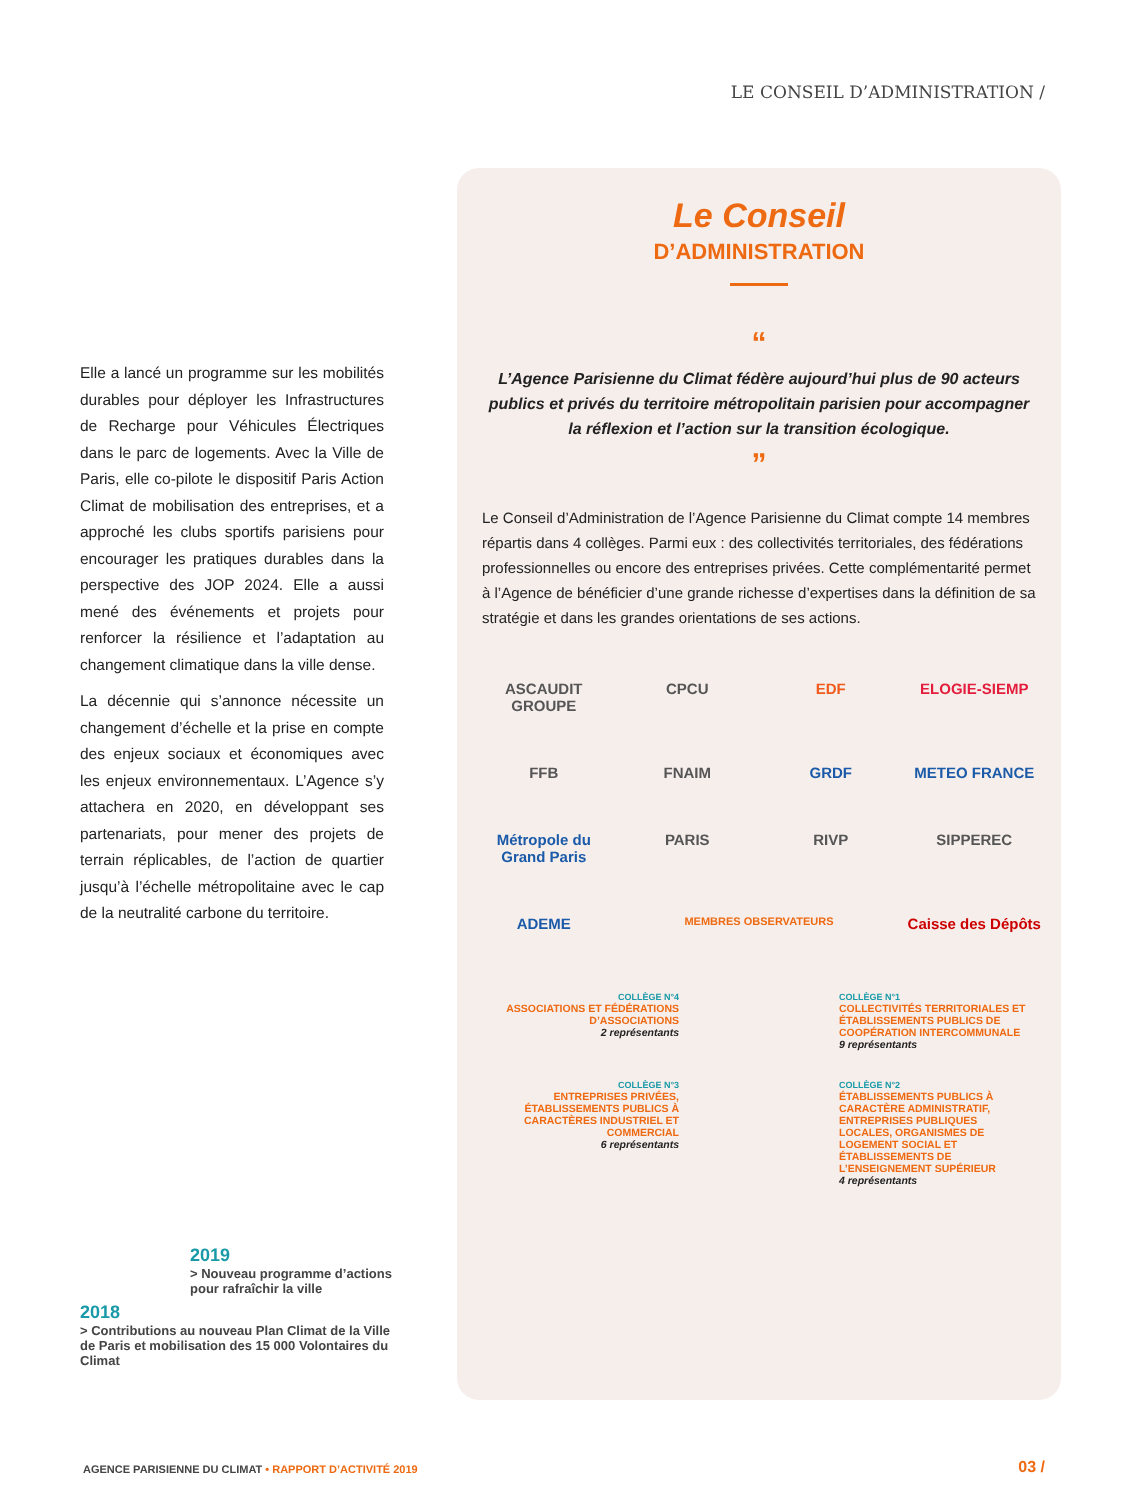LE CONSEIL D’ADMINISTRATION /
Elle a lancé un programme sur les mobilités durables pour déployer les Infrastructures de Recharge pour Véhicules Électriques dans le parc de logements. Avec la Ville de Paris, elle co-pilote le dispositif Paris Action Climat de mobilisation des entreprises, et a approché les clubs sportifs parisiens pour encourager les pratiques durables dans la perspective des JOP 2024. Elle a aussi mené des événements et projets pour renforcer la résilience et l’adaptation au changement climatique dans la ville dense.
La décennie qui s’annonce nécessite un changement d’échelle et la prise en compte des enjeux sociaux et économiques avec les enjeux environnementaux. L’Agence s’y attachera en 2020, en développant ses partenariats, pour mener des projets de terrain réplicables, de l’action de quartier jusqu’à l’échelle métropolitaine avec le cap de la neutralité carbone du territoire.
2019
> Nouveau programme d’actions pour rafraîchir la ville
2018
> Contributions au nouveau Plan Climat de la Ville de Paris et mobilisation des 15 000 Volontaires du Climat
Le Conseil
D’ADMINISTRATION
“
L’Agence Parisienne du Climat fédère aujourd’hui plus de 90 acteurs publics et privés du territoire métropolitain parisien pour accompagner la réflexion et l’action sur la transition écologique.
”
Le Conseil d’Administration de l’Agence Parisienne du Climat compte 14 membres répartis dans 4 collèges. Parmi eux : des collectivités territoriales, des fédérations professionnelles ou encore des entreprises privées. Cette complémentarité permet à l’Agence de bénéficier d’une grande richesse d’expertises dans la définition de sa stratégie et dans les grandes orientations de ses actions.
ASCAUDIT GROUPE
CPCU
EDF
ELOGIE-SIEMP
FFB
FNAIM
GRDF
METEO FRANCE
Métropole du Grand Paris
PARIS
RIVP
SIPPEREC
ADEME
MEMBRES OBSERVATEURS
Caisse des Dépôts
COLLÈGE N°4
ASSOCIATIONS ET FÉDÉRATIONS D’ASSOCIATIONS
2 représentants
COLLÈGE N°1
COLLECTIVITÉS TERRITORIALES ET ÉTABLISSEMENTS PUBLICS DE COOPÉRATION INTERCOMMUNALE
9 représentants
COLLÈGE N°3
ENTREPRISES PRIVÉES, ÉTABLISSEMENTS PUBLICS À CARACTÈRES INDUSTRIEL ET COMMERCIAL
6 représentants
COLLÈGE N°2
ÉTABLISSEMENTS PUBLICS À CARACTÈRE ADMINISTRATIF, ENTREPRISES PUBLIQUES LOCALES, ORGANISMES DE LOGEMENT SOCIAL ET ÉTABLISSEMENTS DE L’ENSEIGNEMENT SUPÉRIEUR
4 représentants
AGENCE PARISIENNE DU CLIMAT • RAPPORT D’ACTIVITÉ 2019
03 /